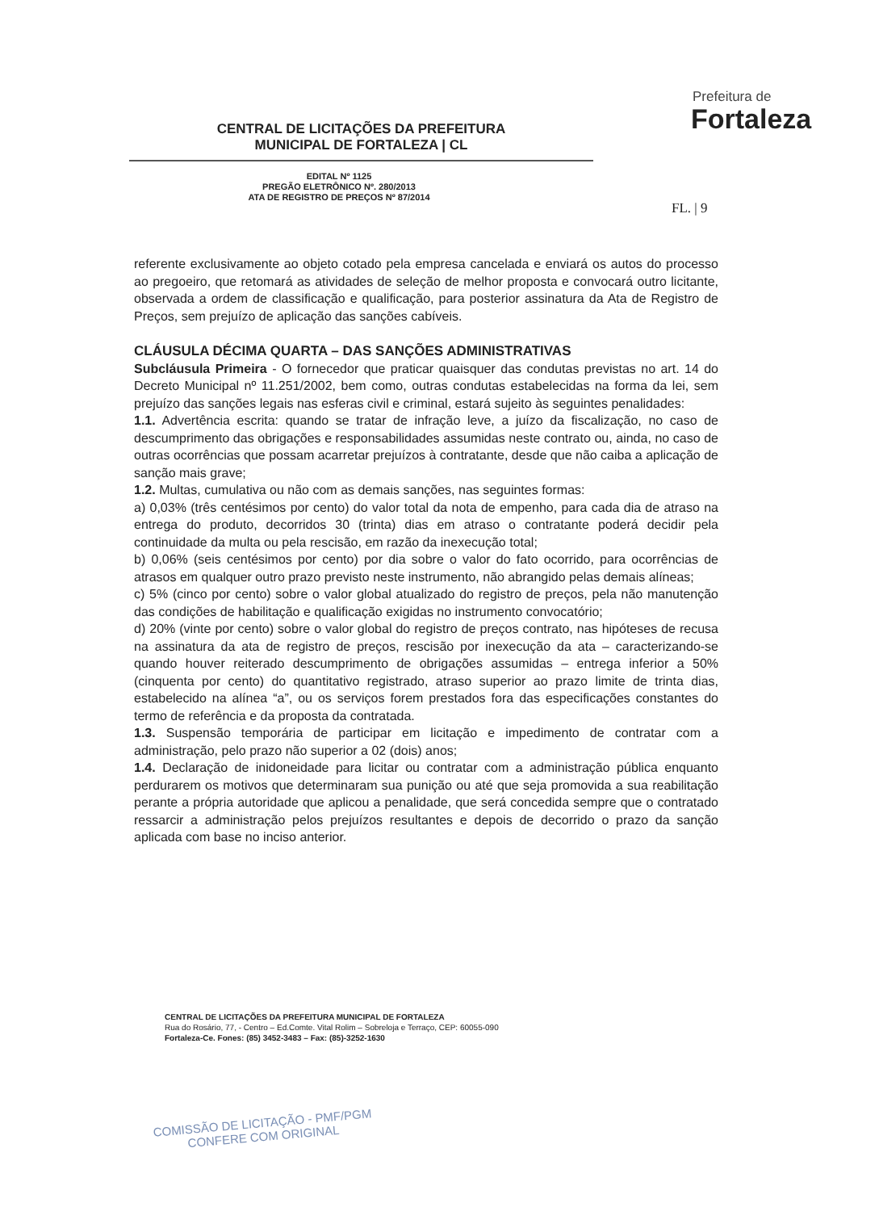CENTRAL DE LICITAÇÕES DA PREFEITURA
MUNICIPAL DE FORTALEZA | CL
Prefeitura de
Fortaleza
EDITAL Nº 1125
PREGÃO ELETRÔNICO Nº. 280/2013
ATA DE REGISTRO DE PREÇOS Nº 87/2014
FL. | 9
referente exclusivamente ao objeto cotado pela empresa cancelada e enviará os autos do processo ao pregoeiro, que retomará as atividades de seleção de melhor proposta e convocará outro licitante, observada a ordem de classificação e qualificação, para posterior assinatura da Ata de Registro de Preços, sem prejuízo de aplicação das sanções cabíveis.
CLÁUSULA DÉCIMA QUARTA – DAS SANÇÕES ADMINISTRATIVAS
Subcláusula Primeira - O fornecedor que praticar quaisquer das condutas previstas no art. 14 do Decreto Municipal nº 11.251/2002, bem como, outras condutas estabelecidas na forma da lei, sem prejuízo das sanções legais nas esferas civil e criminal, estará sujeito às seguintes penalidades:
1.1. Advertência escrita: quando se tratar de infração leve, a juízo da fiscalização, no caso de descumprimento das obrigações e responsabilidades assumidas neste contrato ou, ainda, no caso de outras ocorrências que possam acarretar prejuízos à contratante, desde que não caiba a aplicação de sanção mais grave;
1.2. Multas, cumulativa ou não com as demais sanções, nas seguintes formas:
a) 0,03% (três centésimos por cento) do valor total da nota de empenho, para cada dia de atraso na entrega do produto, decorridos 30 (trinta) dias em atraso o contratante poderá decidir pela continuidade da multa ou pela rescisão, em razão da inexecução total;
b) 0,06% (seis centésimos por cento) por dia sobre o valor do fato ocorrido, para ocorrências de atrasos em qualquer outro prazo previsto neste instrumento, não abrangido pelas demais alíneas;
c) 5% (cinco por cento) sobre o valor global atualizado do registro de preços, pela não manutenção das condições de habilitação e qualificação exigidas no instrumento convocatório;
d) 20% (vinte por cento) sobre o valor global do registro de preços contrato, nas hipóteses de recusa na assinatura da ata de registro de preços, rescisão por inexecução da ata – caracterizando-se quando houver reiterado descumprimento de obrigações assumidas – entrega inferior a 50% (cinquenta por cento) do quantitativo registrado, atraso superior ao prazo limite de trinta dias, estabelecido na alínea “a”, ou os serviços forem prestados fora das especificações constantes do termo de referência e da proposta da contratada.
1.3. Suspensão temporária de participar em licitação e impedimento de contratar com a administração, pelo prazo não superior a 02 (dois) anos;
1.4. Declaração de inidoneidade para licitar ou contratar com a administração pública enquanto perdurarem os motivos que determinaram sua punição ou até que seja promovida a sua reabilitação perante a própria autoridade que aplicou a penalidade, que será concedida sempre que o contratado ressarcir a administração pelos prejuízos resultantes e depois de decorrido o prazo da sanção aplicada com base no inciso anterior.
CENTRAL DE LICITAÇÕES DA PREFEITURA MUNICIPAL DE FORTALEZA
Rua do Rosário, 77, - Centro – Ed.Comte. Vital Rolim – Sobreloja e Terraço, CEP: 60055-090
Fortaleza-Ce. Fones: (85) 3452-3483 – Fax: (85)-3252-1630
COMISSÃO DE LICITAÇÃO - PMF/PGM
CONFERE COM ORIGINAL